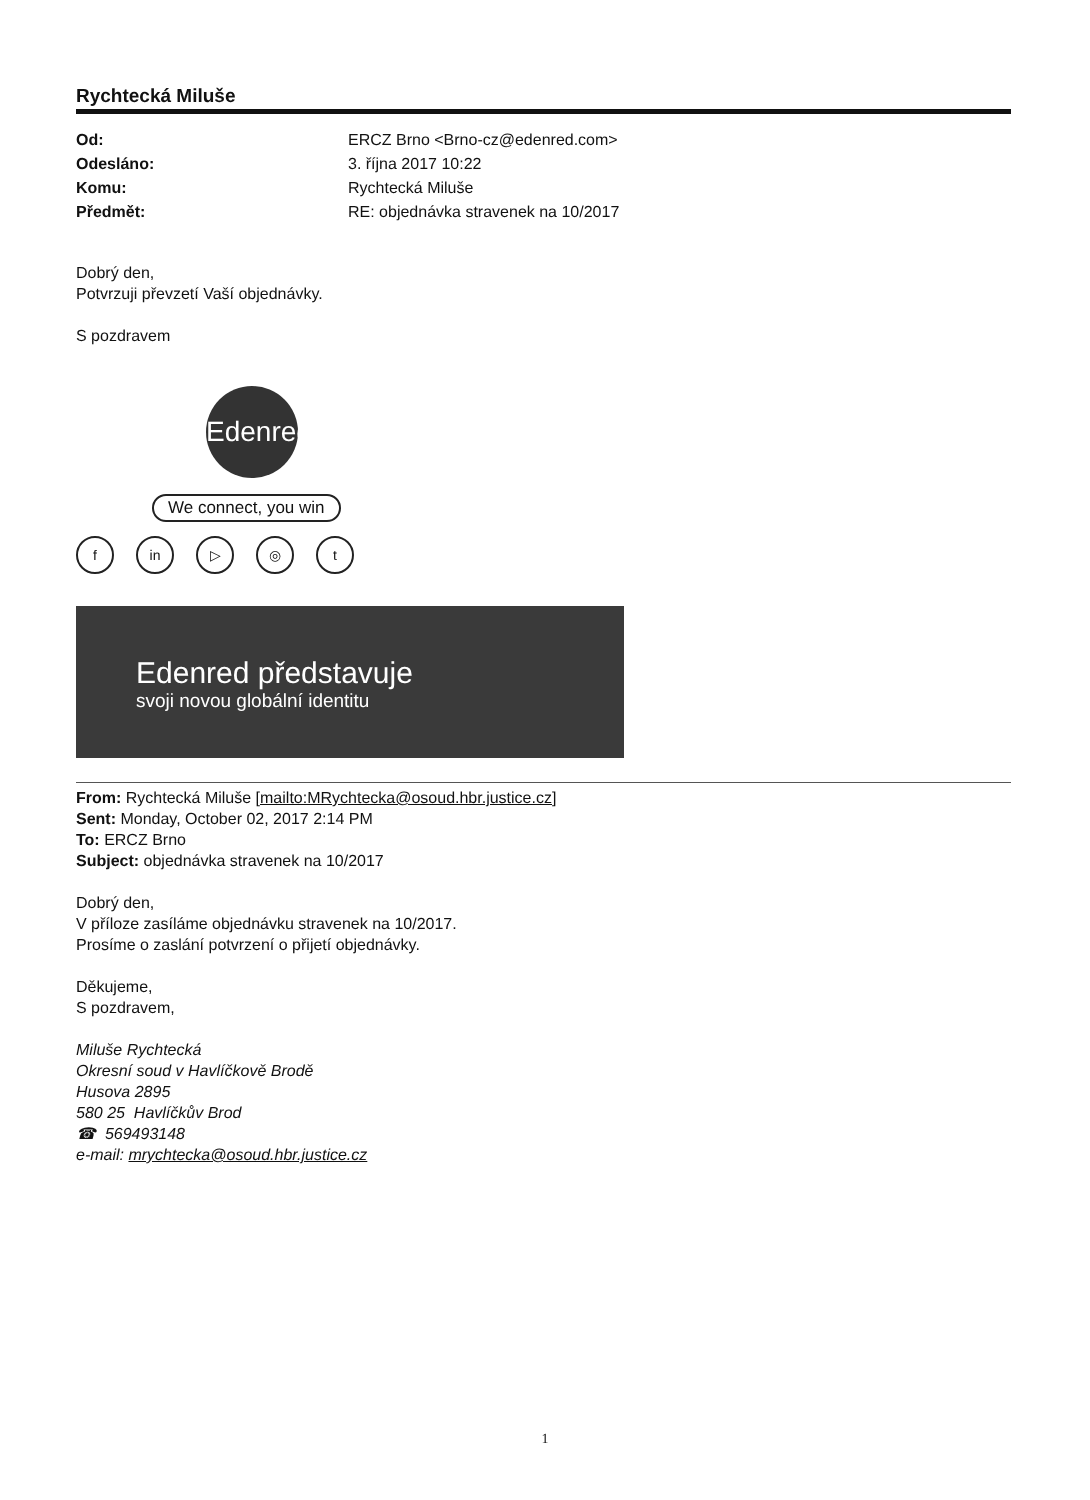Rychtecká Miluše
Od: ERCZ Brno <Brno-cz@edenred.com> Odesláno: 3. října 2017 10:22 Komu: Rychtecká Miluše Předmět: RE: objednávka stravenek na 10/2017
Dobrý den,
Potvrzuji převzetí Vaší objednávky.
S pozdravem
Edenred
We connect, you win
fin ▷ ◎ t
Edenred představuje
svoji novou globální identitu
From: Rychtecká Miluše [mailto:MRychtecka@osoud.hbr.justice.cz]
Sent: Monday, October 02, 2017 2:14 PM
To: ERCZ Brno
Subject: objednávka stravenek na 10/2017
Dobrý den,
V příloze zasíláme objednávku stravenek na 10/2017.
Prosíme o zaslání potvrzení o přijetí objednávky.
Děkujeme,
S pozdravem,
Miluše Rychtecká
Okresní soud v Havlíčkově Brodě
Husova 2895
580 25 Havlíčkův Brod
☎ 569493148
e-mail: mrychtecka@osoud.hbr.justice.cz
1